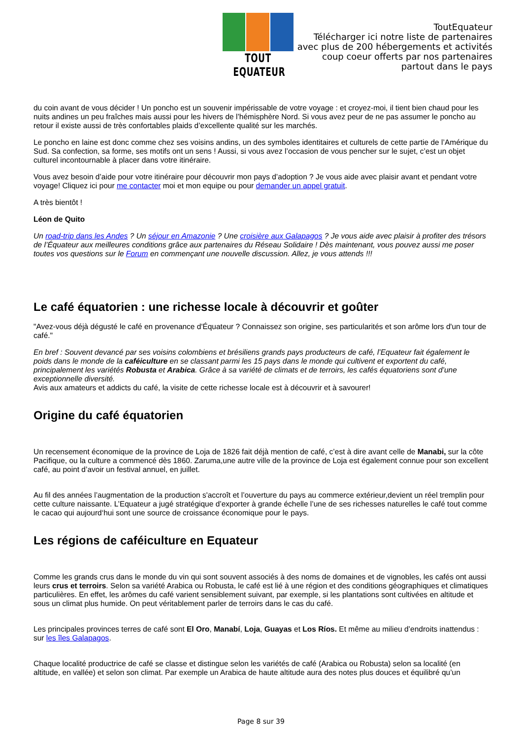TOUT EQUATEUR
ToutEquateur
Télécharger ici notre liste de partenaires
avec plus de 200 hébergements et activités
coup coeur offerts par nos partenaires
partout dans le pays
du coin avant de vous décider ! Un poncho est un souvenir impérissable de votre voyage : et croyez-moi, il tient bien chaud pour les nuits andines un peu fraîches mais aussi pour les hivers de l’hémisphère Nord. Si vous avez peur de ne pas assumer le poncho au retour il existe aussi de très confortables plaids d’excellente qualité sur les marchés.
Le poncho en laine est donc comme chez ses voisins andins, un des symboles identitaires et culturels de cette partie de l’Amérique du Sud. Sa confection, sa forme, ses motifs ont un sens ! Aussi, si vous avez l’occasion de vous pencher sur le sujet, c’est un objet culturel incontournable à placer dans votre itinéraire.
Vous avez besoin d’aide pour votre itinéraire pour découvrir mon pays d’adoption ? Je vous aide avec plaisir avant et pendant votre voyage! Cliquez ici pour me contacter moi et mon equipe ou pour demander un appel gratuit.
A très bientôt !
Léon de Quito
Un road-trip dans les Andes ? Un séjour en Amazonie ? Une croisière aux Galapagos ? Je vous aide avec plaisir à profiter des trésors de l’Équateur aux meilleures conditions grâce aux partenaires du Réseau Solidaire ! Dès maintenant, vous pouvez aussi me poser toutes vos questions sur le Forum en commençant une nouvelle discussion. Allez, je vous attends !!!
Le café équatorien : une richesse locale à découvrir et goûter
"Avez-vous déjà dégusté le café en provenance d'Équateur ? Connaissez son origine, ses particularités et son arôme lors d'un tour de café."
En bref : Souvent devancé par ses voisins colombiens et brésiliens grands pays producteurs de café, l’Equateur fait également le poids dans le monde de la caféiculture en se classant parmi les 15 pays dans le monde qui cultivent et exportent du café, principalement les variétés Robusta et Arabica. Grâce à sa variété de climats et de terroirs, les cafés équatoriens sont d’une exceptionnelle diversité.
Avis aux amateurs et addicts du café, la visite de cette richesse locale est à découvrir et à savourer!
Origine du café équatorien
Un recensement économique de la province de Loja de 1826 fait déjà mention de café, c’est à dire avant celle de Manabi, sur la côte Pacifique, ou la culture a commencé dès 1860. Zaruma,une autre ville de la province de Loja est également connue pour son excellent café, au point d’avoir un festival annuel, en juillet.
Au fil des années l’augmentation de la production s'accroît et l’ouverture du pays au commerce extérieur,devient un réel tremplin pour cette culture naissante. L’Equateur a jugé stratégique d’exporter à grande échelle l’une de ses richesses naturelles le café tout comme le cacao qui aujourd‘hui sont une source de croissance économique pour le pays.
Les régions de caféiculture en Equateur
Comme les grands crus dans le monde du vin qui sont souvent associés à des noms de domaines et de vignobles, les cafés ont aussi leurs crus et terroirs. Selon sa variété Arabica ou Robusta, le café est lié à une région et des conditions géographiques et climatiques particulières. En effet, les arômes du café varient sensiblement suivant, par exemple, si les plantations sont cultivées en altitude et sous un climat plus humide. On peut véritablement parler de terroirs dans le cas du café.
Les principales provinces terres de café sont El Oro, Manabí, Loja, Guayas et Los Ríos. Et même au milieu d’endroits inattendus : sur les îles Galapagos.
Chaque localité productrice de café se classe et distingue selon les variétés de café (Arabica ou Robusta) selon sa localité (en altitude, en vallée) et selon son climat. Par exemple un Arabica de haute altitude aura des notes plus douces et équilibré qu’un
Page 8 sur 39